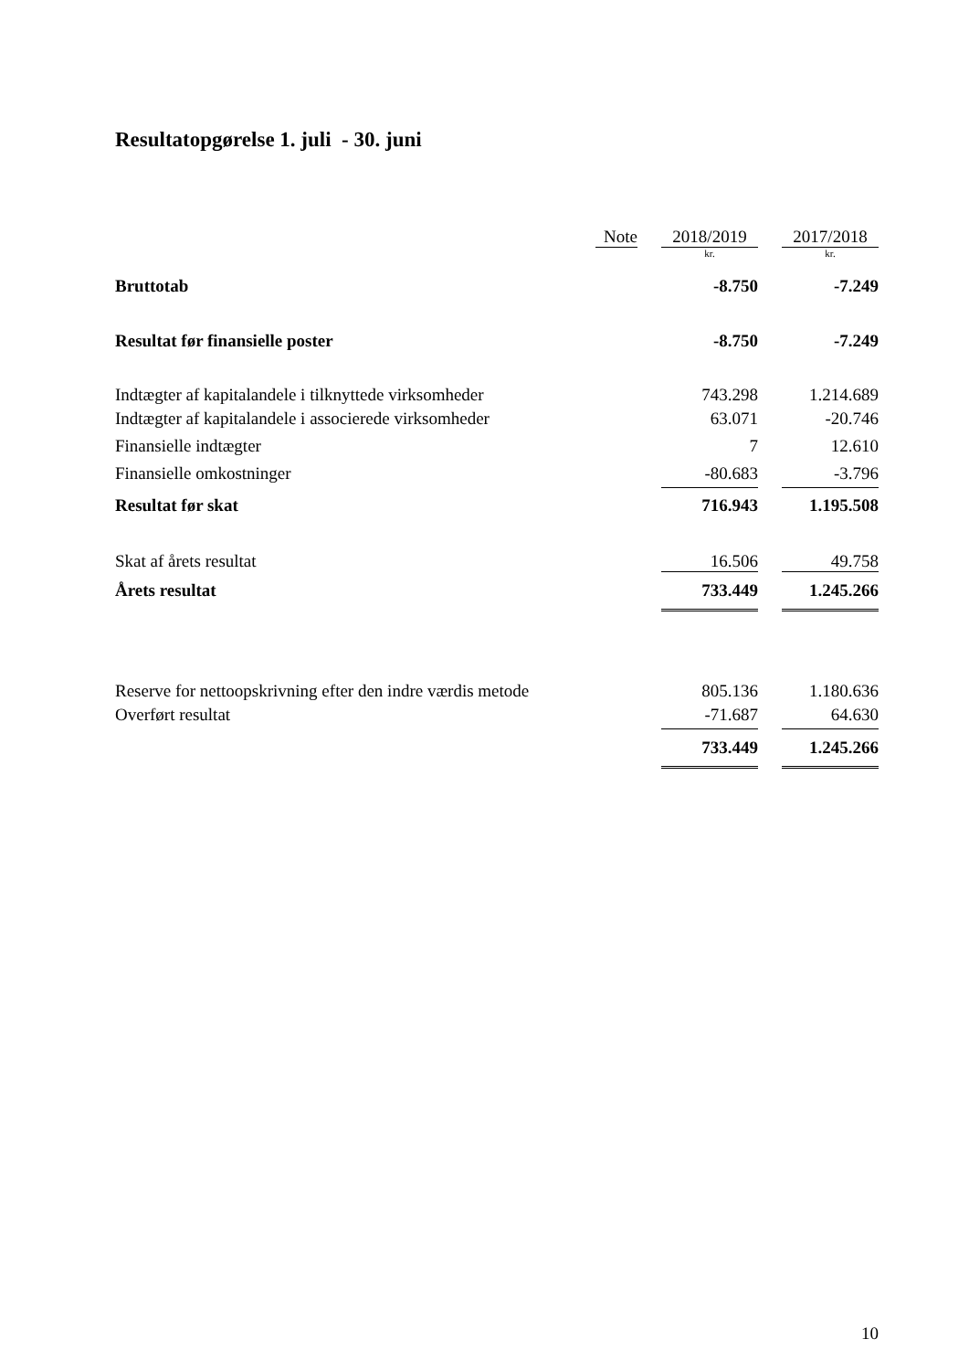Resultatopgørelse 1. juli - 30. juni
| | Note | | 2018/2019 | | 2017/2018 |
| --- | --- | --- | --- | --- | --- |
| | | | kr. | | kr. |
| Bruttotab | | | -8.750 | | -7.249 |
| Resultat før finansielle poster | | | -8.750 | | -7.249 |
| Indtægter af kapitalandele i tilknyttede virksomheder | | | 743.298 | | 1.214.689 |
| Indtægter af kapitalandele i associerede virksomheder | | | 63.071 | | -20.746 |
| Finansielle indtægter | | | 7 | | 12.610 |
| Finansielle omkostninger | | | -80.683 | | -3.796 |
| Resultat før skat | | | 716.943 | | 1.195.508 |
| Skat af årets resultat | | | 16.506 | | 49.758 |
| Årets resultat | | | 733.449 | | 1.245.266 |
| Reserve for nettoopskrivning efter den indre værdis metode | | | 805.136 | | 1.180.636 |
| Overført resultat | | | -71.687 | | 64.630 |
| | | | 733.449 | | 1.245.266 |
10